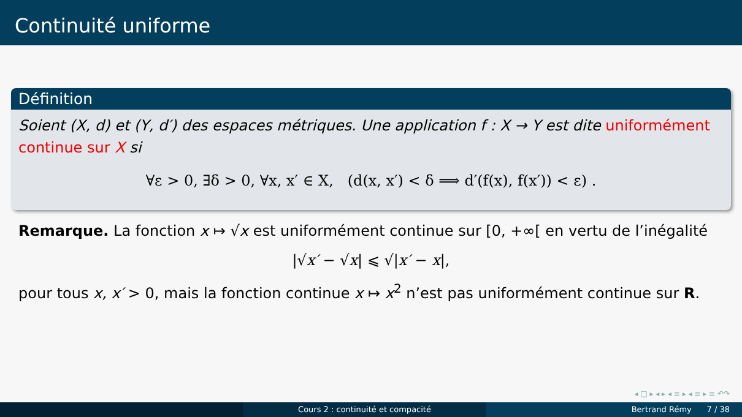Continuité uniforme
Définition
Soient (X, d) et (Y, d′) des espaces métriques. Une application f : X → Y est dite uniformément continue sur X si
∀ε > 0, ∃δ > 0, ∀x, x′ ∈ X, (d(x, x′) < δ ⟹ d′(f(x), f(x′)) < ε) .
Remarque. La fonction x ↦ √x est uniformément continue sur [0, +∞[ en vertu de l’inégalité
|√x′ − √x| ⩽ √|x′ − x|,
pour tous x, x′ > 0, mais la fonction continue x ↦ x<sup>2</sup> n’est pas uniformément continue sur R.
◂ □ ▸ ◂ ▸ ◂ ≡ ▸ ◂ ≡ ▸ ≡ ↶↷
Cours 2 : continuité et compacité Bertrand Rémy 7 / 38